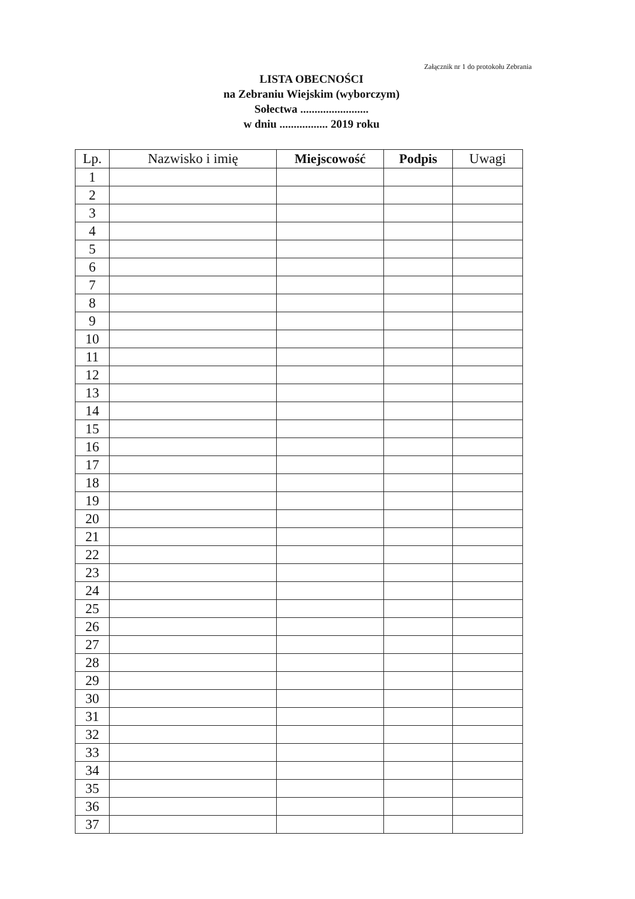Załącznik nr 1 do protokołu Zebrania
LISTA OBECNOŚCI
na Zebraniu Wiejskim (wyborczym)
Sołectwa ........................
w dniu ................. 2019 roku
| Lp. | Nazwisko i imię | Miejscowość | Podpis | Uwagi |
| --- | --- | --- | --- | --- |
| 1 | | | | |
| 2 | | | | |
| 3 | | | | |
| 4 | | | | |
| 5 | | | | |
| 6 | | | | |
| 7 | | | | |
| 8 | | | | |
| 9 | | | | |
| 10 | | | | |
| 11 | | | | |
| 12 | | | | |
| 13 | | | | |
| 14 | | | | |
| 15 | | | | |
| 16 | | | | |
| 17 | | | | |
| 18 | | | | |
| 19 | | | | |
| 20 | | | | |
| 21 | | | | |
| 22 | | | | |
| 23 | | | | |
| 24 | | | | |
| 25 | | | | |
| 26 | | | | |
| 27 | | | | |
| 28 | | | | |
| 29 | | | | |
| 30 | | | | |
| 31 | | | | |
| 32 | | | | |
| 33 | | | | |
| 34 | | | | |
| 35 | | | | |
| 36 | | | | |
| 37 | | | | |